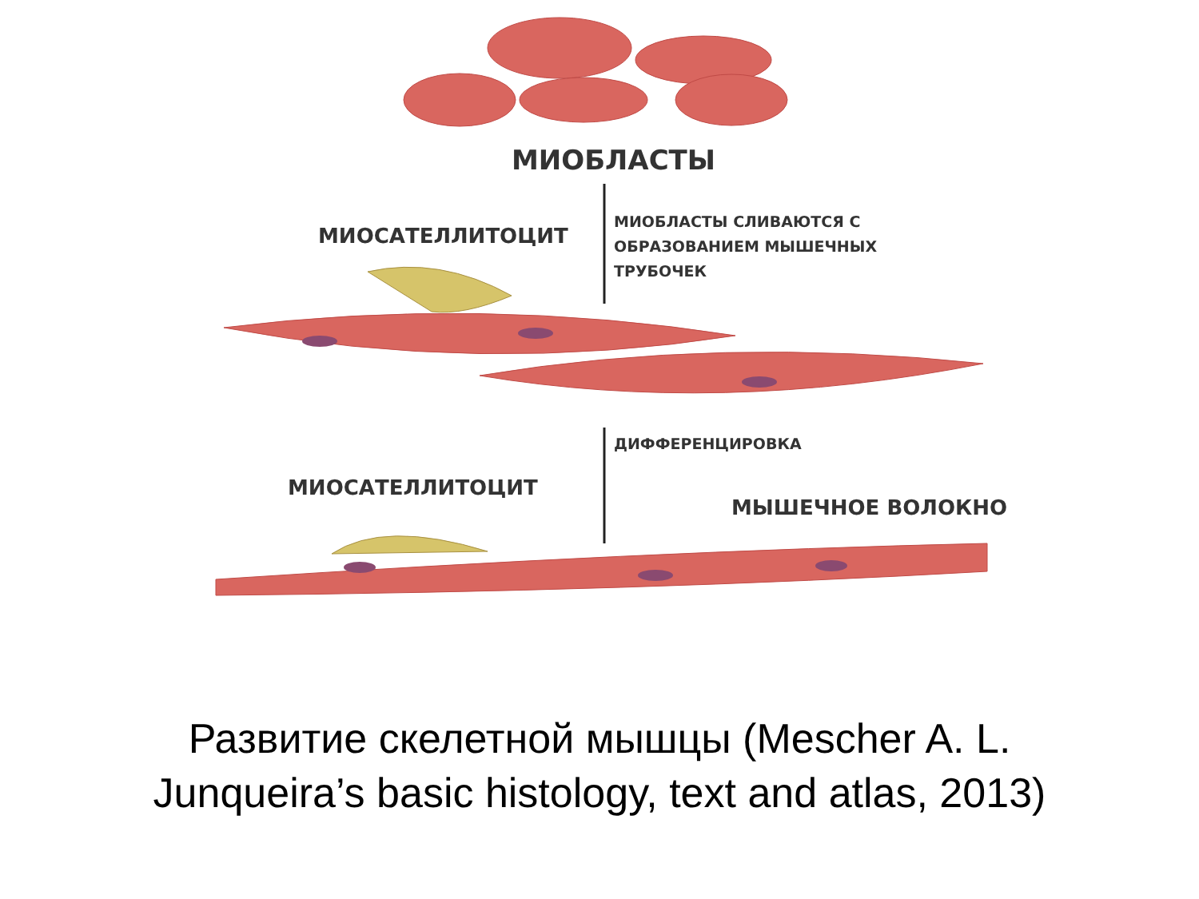МИОБЛАСТЫ
МИОСАТЕЛЛИТОЦИТ
МИОБЛАСТЫ СЛИВАЮТСЯ С
ОБРАЗОВАНИЕМ МЫШЕЧНЫХ
ТРУБОЧЕК
ДИФФЕРЕНЦИРОВКА
МИОСАТЕЛЛИТОЦИТ
МЫШЕЧНОЕ ВОЛОКНО
Развитие скелетной мышцы (Mescher A. L.
Junqueira’s basic histology, text and atlas, 2013)